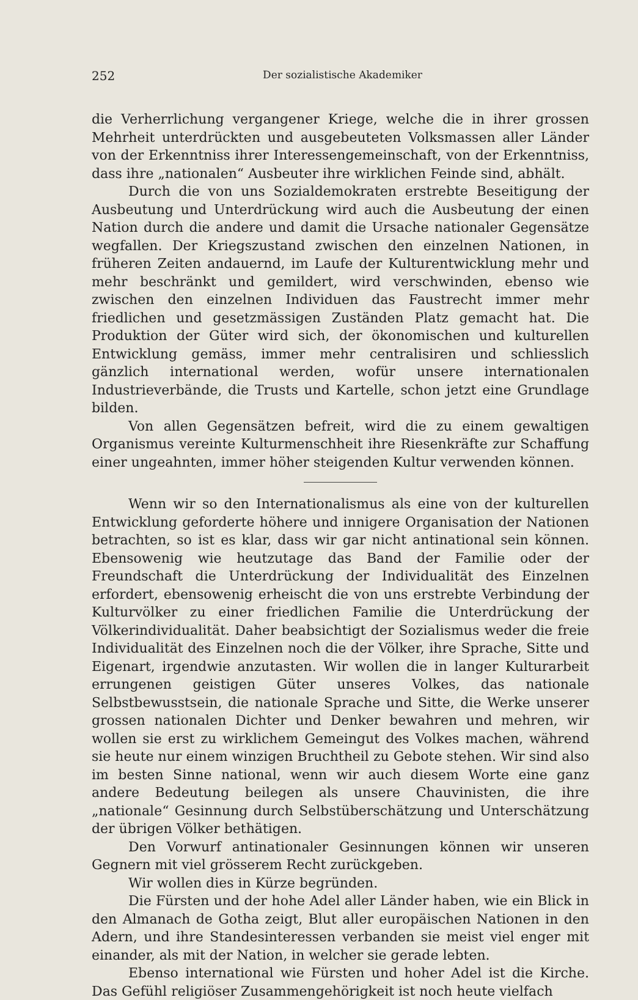252 Der sozialistische Akademiker
die Verherrlichung vergangener Kriege, welche die in ihrer grossen Mehrheit unterdrückten und ausgebeuteten Volksmassen aller Länder von der Erkenntniss ihrer Interessengemeinschaft, von der Erkenntniss, dass ihre „nationalen“ Ausbeuter ihre wirklichen Feinde sind, abhält.
Durch die von uns Sozialdemokraten erstrebte Beseitigung der Ausbeutung und Unterdrückung wird auch die Ausbeutung der einen Nation durch die andere und damit die Ursache nationaler Gegensätze wegfallen. Der Kriegszustand zwischen den einzelnen Nationen, in früheren Zeiten andauernd, im Laufe der Kulturentwicklung mehr und mehr beschränkt und gemildert, wird verschwinden, ebenso wie zwischen den einzelnen Individuen das Faustrecht immer mehr friedlichen und gesetzmässigen Zuständen Platz gemacht hat. Die Produktion der Güter wird sich, der ökonomischen und kulturellen Entwicklung gemäss, immer mehr centralisiren und schliesslich gänzlich international werden, wofür unsere internationalen Industrieverbände, die Trusts und Kartelle, schon jetzt eine Grundlage bilden.
Von allen Gegensätzen befreit, wird die zu einem gewaltigen Organismus vereinte Kulturmenschheit ihre Riesenkräfte zur Schaffung einer ungeahnten, immer höher steigenden Kultur verwenden können.
Wenn wir so den Internationalismus als eine von der kulturellen Entwicklung geforderte höhere und innigere Organisation der Nationen betrachten, so ist es klar, dass wir gar nicht antinational sein können. Ebensowenig wie heutzutage das Band der Familie oder der Freundschaft die Unterdrückung der Individualität des Einzelnen erfordert, ebensowenig erheischt die von uns erstrebte Verbindung der Kulturvölker zu einer friedlichen Familie die Unterdrückung der Völkerindividualität. Daher beabsichtigt der Sozialismus weder die freie Individualität des Einzelnen noch die der Völker, ihre Sprache, Sitte und Eigenart, irgendwie anzutasten. Wir wollen die in langer Kulturarbeit errungenen geistigen Güter unseres Volkes, das nationale Selbstbewusstsein, die nationale Sprache und Sitte, die Werke unserer grossen nationalen Dichter und Denker bewahren und mehren, wir wollen sie erst zu wirklichem Gemeingut des Volkes machen, während sie heute nur einem winzigen Bruchtheil zu Gebote stehen. Wir sind also im besten Sinne national, wenn wir auch diesem Worte eine ganz andere Bedeutung beilegen als unsere Chauvinisten, die ihre „nationale“ Gesinnung durch Selbstüberschätzung und Unterschätzung der übrigen Völker bethätigen.
Den Vorwurf antinationaler Gesinnungen können wir unseren Gegnern mit viel grösserem Recht zurückgeben.
Wir wollen dies in Kürze begründen.
Die Fürsten und der hohe Adel aller Länder haben, wie ein Blick in den Almanach de Gotha zeigt, Blut aller europäischen Nationen in den Adern, und ihre Standesinteressen verbanden sie meist viel enger mit einander, als mit der Nation, in welcher sie gerade lebten.
Ebenso international wie Fürsten und hoher Adel ist die Kirche. Das Gefühl religiöser Zusammengehörigkeit ist noch heute vielfach